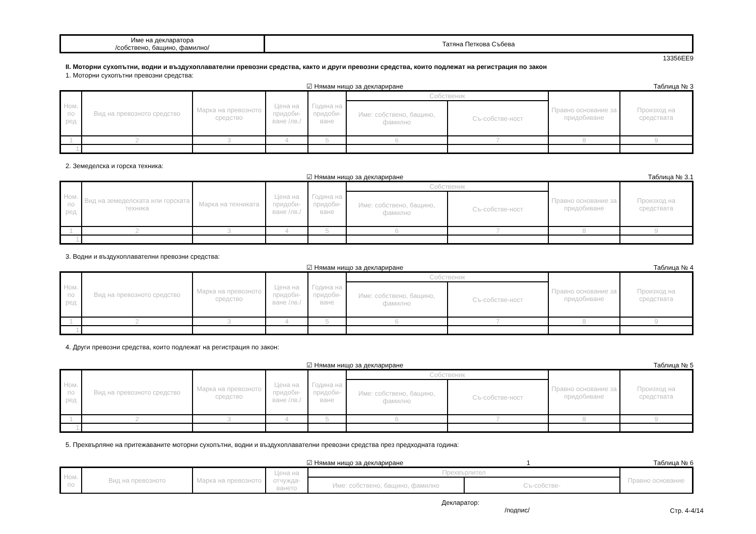| Име на декларатора /собствено, бащино, фамилно/ | Татяна Петкова Събева |
13356EE9
II. Моторни сухопътни, водни и въздухоплавателни превозни средства, както и други превозни средства, които подлежат на регистрация по закон
1. Моторни сухопътни превозни средства:
☑ Нямам нищо за деклариране Таблица № 3
| Ном. по ред | Вид на превозното средство | Марка на превозното средство | Цена на придоби-ване /лв./ | Година на придоби-ване | Собственик | | Правно основание за придобиване | Произход на средствата |
| --- | --- | --- | --- | --- | --- | --- | --- | --- |
| | | | | | Име: собствено, бащино, фамилно | Съ-собстве-ност | | |
| 1 | 2 | 3 | 4 | 5 | 6 | 7 | 8 | 9 |
| 1. | | | | | | | | |
2. Земеделска и горска техника:
☑ Нямам нищо за деклариране Таблица № 3.1
| Ном. по ред | Вид на земеделската или горската техника | Марка на техниката | Цена на придоби-ване /лв./ | Година на придоби-ване | Собственик | | Правно основание за придобиване | Произход на средствата |
| --- | --- | --- | --- | --- | --- | --- | --- | --- |
| | | | | | Име: собствено, бащино, фамилно | Съ-собстве-ност | | |
| 1 | 2 | 3 | 4 | 5 | 6 | 7 | 8 | 9 |
| 1. | | | | | | | | |
3. Водни и въздухоплавателни превозни средства:
☑ Нямам нищо за деклариране Таблица № 4
| Ном. по ред | Вид на превозното средство | Марка на превозното средство | Цена на придоби-ване /лв./ | Година на придоби-ване | Собственик | | Правно основание за придобиване | Произход на средствата |
| --- | --- | --- | --- | --- | --- | --- | --- | --- |
| | | | | | Име: собствено, бащино, фамилно | Съ-собстве-ност | | |
| 1 | 2 | 3 | 4 | 5 | 6 | 7 | 8 | 9 |
| 1. | | | | | | | | |
4. Други превозни средства, които подлежат на регистрация по закон:
☑ Нямам нищо за деклариране Таблица № 5
| Ном. по ред | Вид на превозното средство | Марка на превозното средство | Цена на придоби-ване /лв./ | Година на придоби-ване | Собственик | | Правно основание за придобиване | Произход на средствата |
| --- | --- | --- | --- | --- | --- | --- | --- | --- |
| | | | | | Име: собствено, бащино, фамилно | Съ-собстве-ност | | |
| 1 | 2 | 3 | 4 | 5 | 6 | 7 | 8 | 9 |
| 1. | | | | | | | | |
5. Прехвърляне на притежаваните моторни сухопътни, водни и въздухоплавателни превозни средства през предходната година:
☑ Нямам нищо за деклариране 1 Таблица № 6
| Ном. по | Вид на превозното | Марка на превозното | Цена на отчужда-ването | Прехвърлител | | Правно основание |
| --- | --- | --- | --- | --- | --- | --- |
| | | | | Име: собствено, бащино, фамилно | Съ-собстве- | |
Декларатор:
/подпис/ Стр. 4-4/14